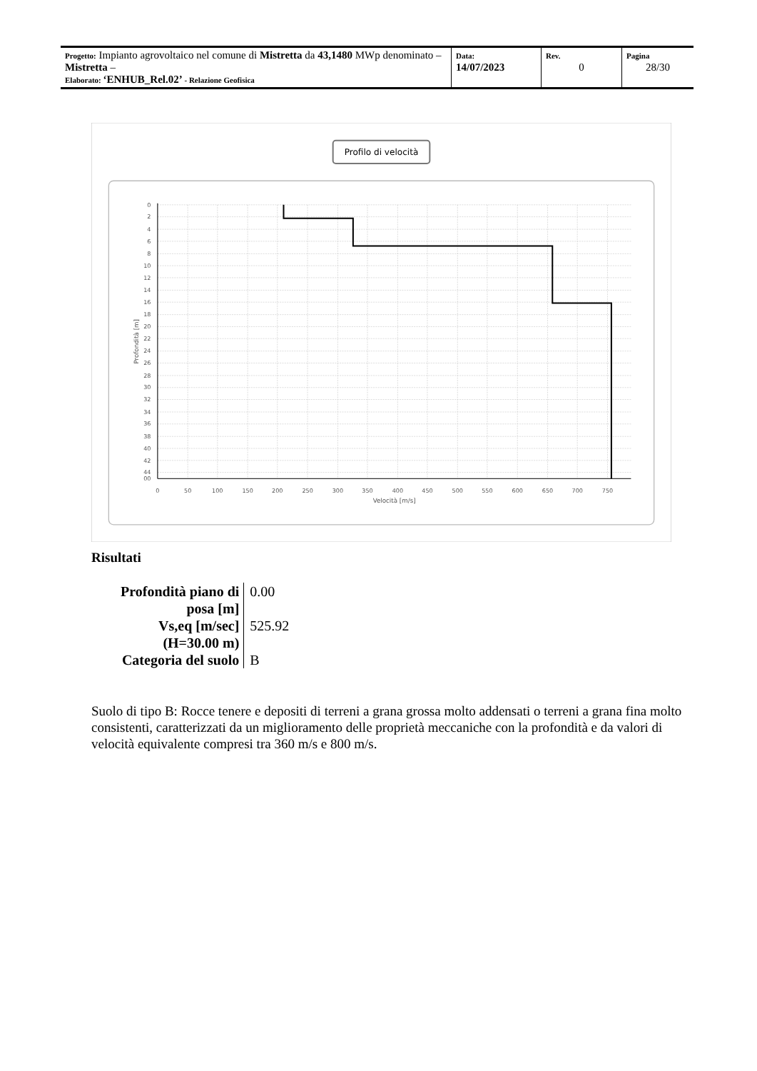| Progetto: Impianto agrovoltaico nel comune di Mistretta da 43,1480 MWp denominato – Mistretta – Elaborato: ‘ENHUB_Rel.02’ - Relazione Geofisica | Data: 14/07/2023 | Rev. 0 | Pagina 28/30 |
Profilo di velocità
0
2
4
6
8
10
12
14
16
18
20
22
24
26
28
30
32
34
36
38
40
42
44
00
0
50
100
150
200
250
300
350
400
450
500
550
600
650
700
750
Velocità [m/s]
Profondità [m]
Risultati
| Profondità piano di posa [m] | 0.00 |
| Vs,eq [m/sec] (H=30.00 m) | 525.92 |
| Categoria del suolo | B |
Suolo di tipo B: Rocce tenere e depositi di terreni a grana grossa molto addensati o terreni a grana fina molto consistenti, caratterizzati da un miglioramento delle proprietà meccaniche con la profondità e da valori di velocità equivalente compresi tra 360 m/s e 800 m/s.